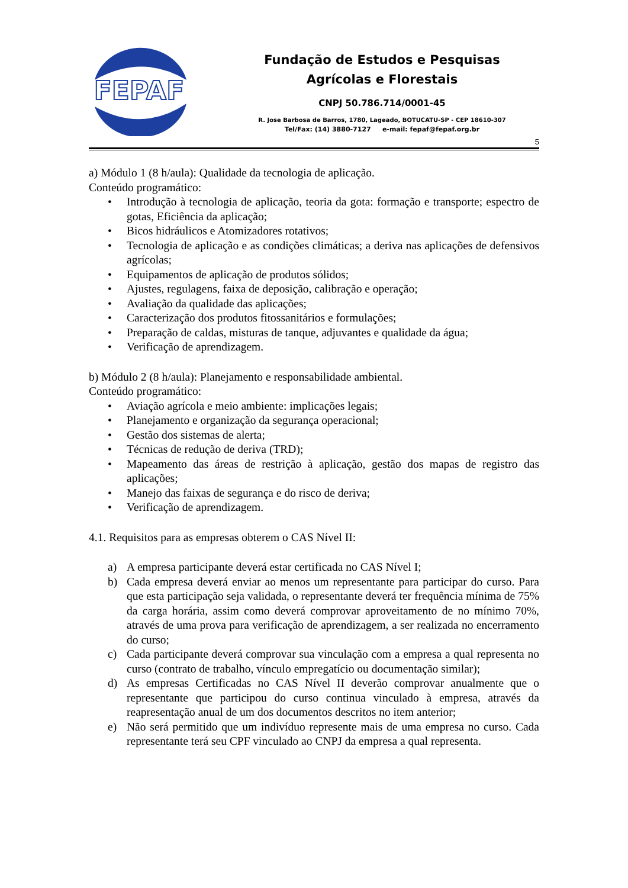FEPAF
Fundação de Estudos e Pesquisas
Agrícolas e Florestais
CNPJ 50.786.714/0001-45
R. Jose Barbosa de Barros, 1780, Lageado, BOTUCATU-SP - CEP 18610-307
Tel/Fax: (14) 3880-7127 e-mail: fepaf@fepaf.org.br
5
a) Módulo 1 (8 h/aula): Qualidade da tecnologia de aplicação.
Conteúdo programático:
• Introdução à tecnologia de aplicação, teoria da gota: formação e transporte; espectro de gotas, Eficiência da aplicação;
• Bicos hidráulicos e Atomizadores rotativos;
• Tecnologia de aplicação e as condições climáticas; a deriva nas aplicações de defensivos agrícolas;
• Equipamentos de aplicação de produtos sólidos;
• Ajustes, regulagens, faixa de deposição, calibração e operação;
• Avaliação da qualidade das aplicações;
• Caracterização dos produtos fitossanitários e formulações;
• Preparação de caldas, misturas de tanque, adjuvantes e qualidade da água;
• Verificação de aprendizagem.
b) Módulo 2 (8 h/aula): Planejamento e responsabilidade ambiental.
Conteúdo programático:
• Aviação agrícola e meio ambiente: implicações legais;
• Planejamento e organização da segurança operacional;
• Gestão dos sistemas de alerta;
• Técnicas de redução de deriva (TRD);
• Mapeamento das áreas de restrição à aplicação, gestão dos mapas de registro das aplicações;
• Manejo das faixas de segurança e do risco de deriva;
• Verificação de aprendizagem.
4.1. Requisitos para as empresas obterem o CAS Nível II:
a) A empresa participante deverá estar certificada no CAS Nível I;
b) Cada empresa deverá enviar ao menos um representante para participar do curso. Para que esta participação seja validada, o representante deverá ter frequência mínima de 75% da carga horária, assim como deverá comprovar aproveitamento de no mínimo 70%, através de uma prova para verificação de aprendizagem, a ser realizada no encerramento do curso;
c) Cada participante deverá comprovar sua vinculação com a empresa a qual representa no curso (contrato de trabalho, vínculo empregatício ou documentação similar);
d) As empresas Certificadas no CAS Nível II deverão comprovar anualmente que o representante que participou do curso continua vinculado à empresa, através da reapresentação anual de um dos documentos descritos no item anterior;
e) Não será permitido que um indivíduo represente mais de uma empresa no curso. Cada representante terá seu CPF vinculado ao CNPJ da empresa a qual representa.